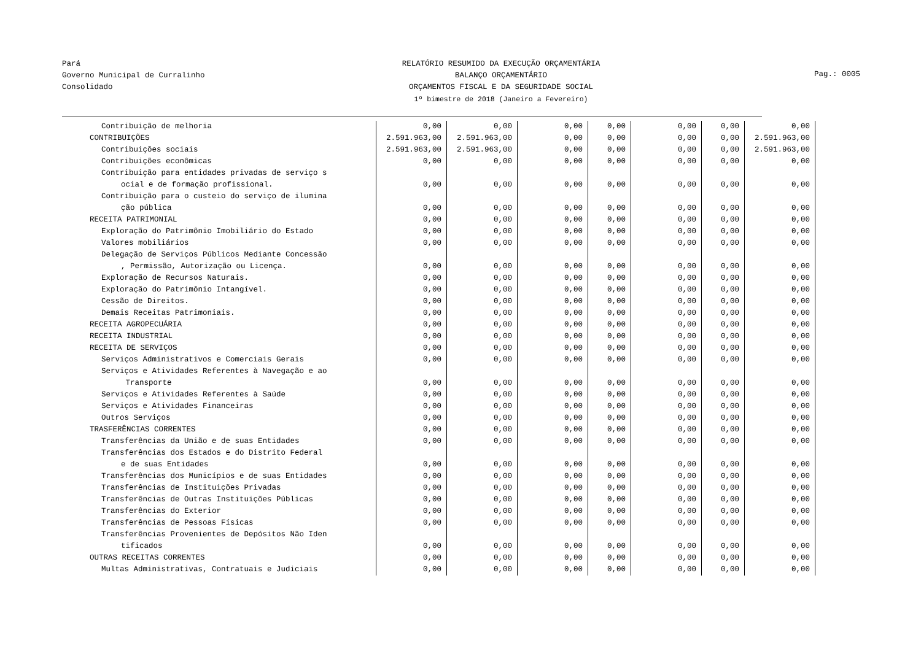Pará
Governo Municipal de Curralinho
Consolidado
RELATÓRIO RESUMIDO DA EXECUÇÃO ORÇAMENTÁRIA
BALANÇO ORÇAMENTÁRIO
ORÇAMENTOS FISCAL E DA SEGURIDADE SOCIAL
1º bimestre de 2018 (Janeiro a Fevereiro)
Pag.: 0005
| Contribuição de melhoria | 0,00 | 0,00 | 0,00 | 0,00 | 0,00 | 0,00 | 0,00 |
| CONTRIBUIÇÕES | 2.591.963,00 | 2.591.963,00 | 0,00 | 0,00 | 0,00 | 0,00 | 2.591.963,00 |
| Contribuições sociais | 2.591.963,00 | 2.591.963,00 | 0,00 | 0,00 | 0,00 | 0,00 | 2.591.963,00 |
| Contribuições econômicas | 0,00 | 0,00 | 0,00 | 0,00 | 0,00 | 0,00 | 0,00 |
| Contribuição para entidades privadas de serviço s | | | | | | | |
| ocial e de formação profissional. | 0,00 | 0,00 | 0,00 | 0,00 | 0,00 | 0,00 | 0,00 |
| Contribuição para o custeio do serviço de ilumina | | | | | | | |
| ção pública | 0,00 | 0,00 | 0,00 | 0,00 | 0,00 | 0,00 | 0,00 |
| RECEITA PATRIMONIAL | 0,00 | 0,00 | 0,00 | 0,00 | 0,00 | 0,00 | 0,00 |
| Exploração do Patrimônio Imobiliário do Estado | 0,00 | 0,00 | 0,00 | 0,00 | 0,00 | 0,00 | 0,00 |
| Valores mobiliários | 0,00 | 0,00 | 0,00 | 0,00 | 0,00 | 0,00 | 0,00 |
| Delegação de Serviços Públicos Mediante Concessão | | | | | | | |
| , Permissão, Autorização ou Licença. | 0,00 | 0,00 | 0,00 | 0,00 | 0,00 | 0,00 | 0,00 |
| Exploração de Recursos Naturais. | 0,00 | 0,00 | 0,00 | 0,00 | 0,00 | 0,00 | 0,00 |
| Exploração do Patrimônio Intangível. | 0,00 | 0,00 | 0,00 | 0,00 | 0,00 | 0,00 | 0,00 |
| Cessão de Direitos. | 0,00 | 0,00 | 0,00 | 0,00 | 0,00 | 0,00 | 0,00 |
| Demais Receitas Patrimoniais. | 0,00 | 0,00 | 0,00 | 0,00 | 0,00 | 0,00 | 0,00 |
| RECEITA AGROPECUÁRIA | 0,00 | 0,00 | 0,00 | 0,00 | 0,00 | 0,00 | 0,00 |
| RECEITA INDUSTRIAL | 0,00 | 0,00 | 0,00 | 0,00 | 0,00 | 0,00 | 0,00 |
| RECEITA DE SERVIÇOS | 0,00 | 0,00 | 0,00 | 0,00 | 0,00 | 0,00 | 0,00 |
| Serviços Administrativos e Comerciais Gerais | 0,00 | 0,00 | 0,00 | 0,00 | 0,00 | 0,00 | 0,00 |
| Serviços e Atividades Referentes à Navegação e ao | | | | | | | |
| Transporte | 0,00 | 0,00 | 0,00 | 0,00 | 0,00 | 0,00 | 0,00 |
| Serviços e Atividades Referentes à Saúde | 0,00 | 0,00 | 0,00 | 0,00 | 0,00 | 0,00 | 0,00 |
| Serviços e Atividades Financeiras | 0,00 | 0,00 | 0,00 | 0,00 | 0,00 | 0,00 | 0,00 |
| Outros Serviços | 0,00 | 0,00 | 0,00 | 0,00 | 0,00 | 0,00 | 0,00 |
| TRASFERÊNCIAS CORRENTES | 0,00 | 0,00 | 0,00 | 0,00 | 0,00 | 0,00 | 0,00 |
| Transferências da União e de suas Entidades | 0,00 | 0,00 | 0,00 | 0,00 | 0,00 | 0,00 | 0,00 |
| Transferências dos Estados e do Distrito Federal | | | | | | | |
| e de suas Entidades | 0,00 | 0,00 | 0,00 | 0,00 | 0,00 | 0,00 | 0,00 |
| Transferências dos Municípios e de suas Entidades | 0,00 | 0,00 | 0,00 | 0,00 | 0,00 | 0,00 | 0,00 |
| Transferências de Instituições Privadas | 0,00 | 0,00 | 0,00 | 0,00 | 0,00 | 0,00 | 0,00 |
| Transferências de Outras Instituições Públicas | 0,00 | 0,00 | 0,00 | 0,00 | 0,00 | 0,00 | 0,00 |
| Transferências do Exterior | 0,00 | 0,00 | 0,00 | 0,00 | 0,00 | 0,00 | 0,00 |
| Transferências de Pessoas Físicas | 0,00 | 0,00 | 0,00 | 0,00 | 0,00 | 0,00 | 0,00 |
| Transferências Provenientes de Depósitos Não Iden | | | | | | | |
| tificados | 0,00 | 0,00 | 0,00 | 0,00 | 0,00 | 0,00 | 0,00 |
| OUTRAS RECEITAS CORRENTES | 0,00 | 0,00 | 0,00 | 0,00 | 0,00 | 0,00 | 0,00 |
| Multas Administrativas, Contratuais e Judiciais | 0,00 | 0,00 | 0,00 | 0,00 | 0,00 | 0,00 | 0,00 |